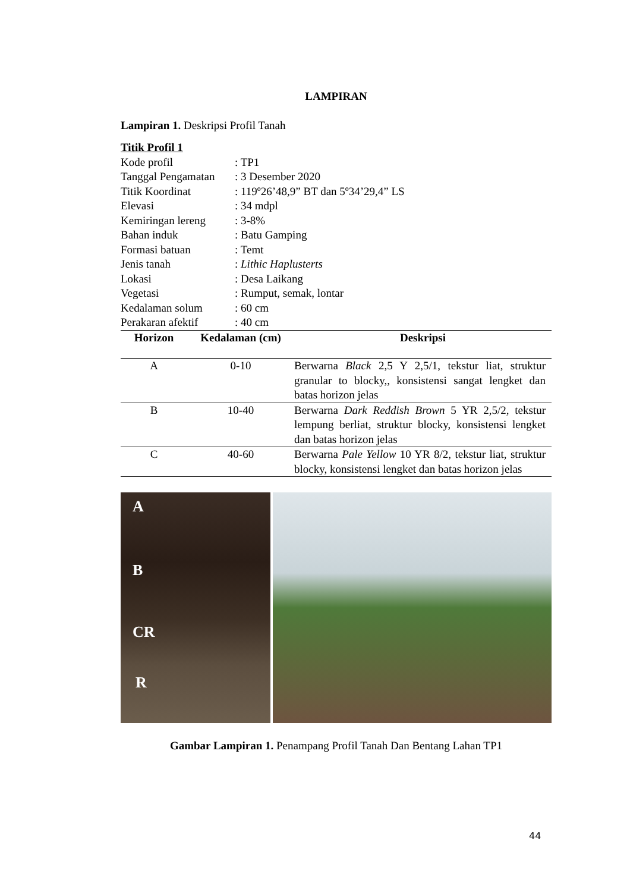LAMPIRAN
Lampiran 1. Deskripsi Profil Tanah
Titik Profil 1
| Kode profil | : TP1 |
| Tanggal Pengamatan | : 3 Desember 2020 |
| Titik Koordinat | : 119º26’48,9” BT dan 5º34’29,4” LS |
| Elevasi | : 34 mdpl |
| Kemiringan lereng | : 3-8% |
| Bahan induk | : Batu Gamping |
| Formasi batuan | : Temt |
| Jenis tanah | : Lithic Haplusterts |
| Lokasi | : Desa Laikang |
| Vegetasi | : Rumput, semak, lontar |
| Kedalaman solum | : 60 cm |
| Perakaran afektif | : 40 cm |
| Horizon | Kedalaman (cm) | Deskripsi |
| --- | --- | --- |
| A | 0-10 | Berwarna Black 2,5 Y 2,5/1, tekstur liat, struktur granular to blocky,, konsistensi sangat lengket dan batas horizon jelas |
| B | 10-40 | Berwarna Dark Reddish Brown 5 YR 2,5/2, tekstur lempung berliat, struktur blocky, konsistensi lengket dan batas horizon jelas |
| C | 40-60 | Berwarna Pale Yellow 10 YR 8/2, tekstur liat, struktur blocky, konsistensi lengket dan batas horizon jelas |
A
B
CR
R
Gambar Lampiran 1. Penampang Profil Tanah Dan Bentang Lahan TP1
44